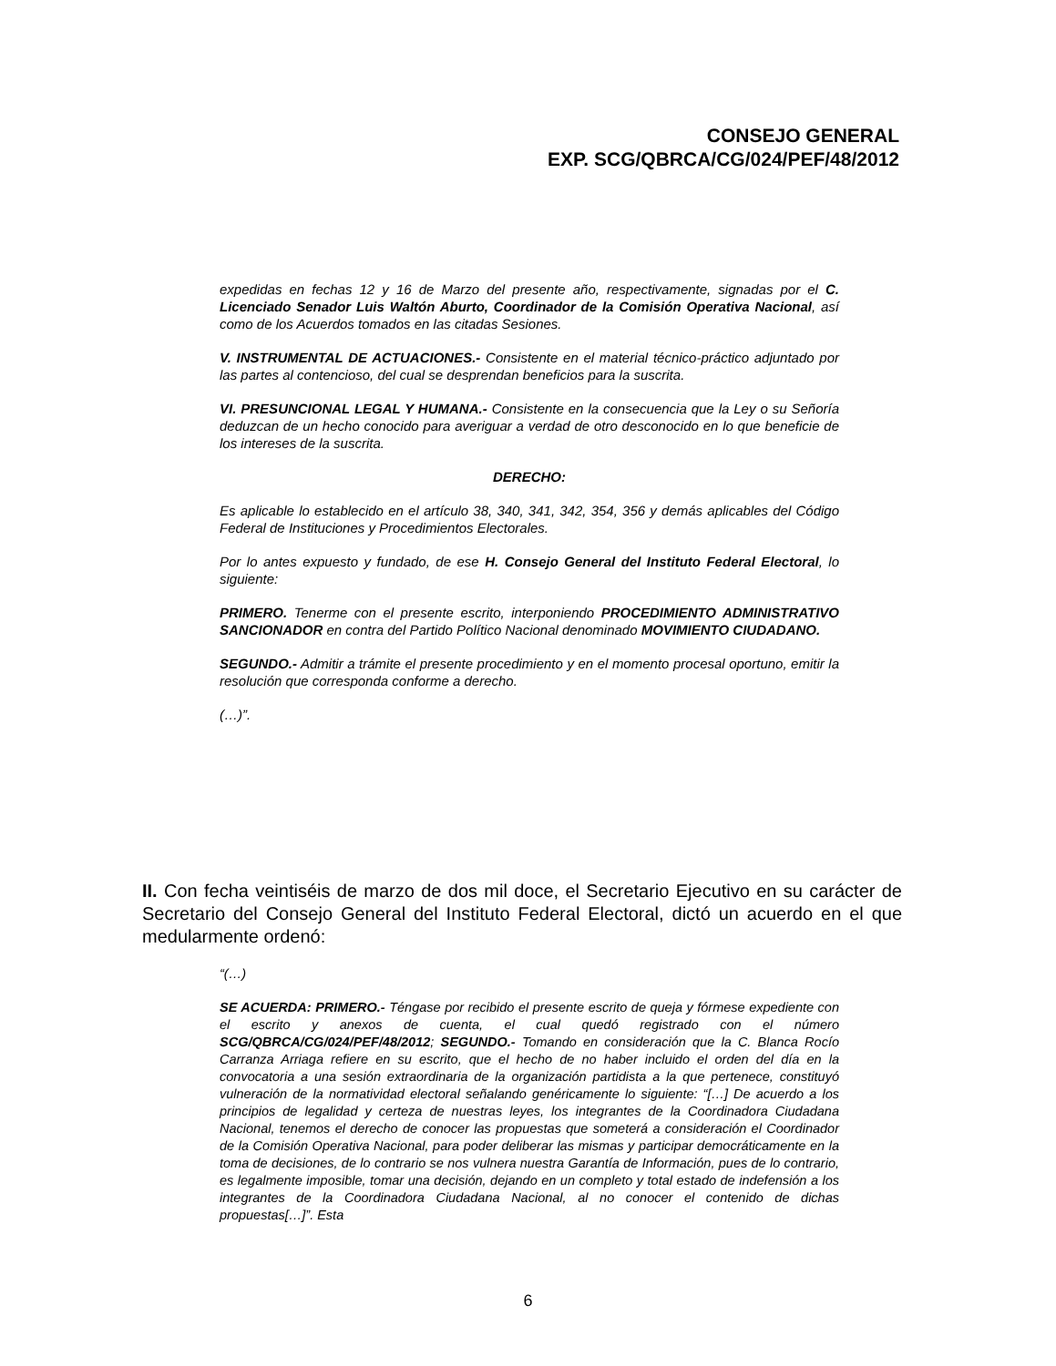CONSEJO GENERAL
EXP. SCG/QBRCA/CG/024/PEF/48/2012
expedidas en fechas 12 y 16 de Marzo del presente año, respectivamente, signadas por el C. Licenciado Senador Luis Waltón Aburto, Coordinador de la Comisión Operativa Nacional, así como de los Acuerdos tomados en las citadas Sesiones.
V. INSTRUMENTAL DE ACTUACIONES.- Consistente en el material técnico-práctico adjuntado por las partes al contencioso, del cual se desprendan beneficios para la suscrita.
VI. PRESUNCIONAL LEGAL Y HUMANA.- Consistente en la consecuencia que la Ley o su Señoría deduzcan de un hecho conocido para averiguar a verdad de otro desconocido en lo que beneficie de los intereses de la suscrita.
DERECHO:
Es aplicable lo establecido en el artículo 38, 340, 341, 342, 354, 356 y demás aplicables del Código Federal de Instituciones y Procedimientos Electorales.
Por lo antes expuesto y fundado, de ese H. Consejo General del Instituto Federal Electoral, lo siguiente:
PRIMERO. Tenerme con el presente escrito, interponiendo PROCEDIMIENTO ADMINISTRATIVO SANCIONADOR en contra del Partido Político Nacional denominado MOVIMIENTO CIUDADANO.
SEGUNDO.- Admitir a trámite el presente procedimiento y en el momento procesal oportuno, emitir la resolución que corresponda conforme a derecho.
(…)”.
II. Con fecha veintiséis de marzo de dos mil doce, el Secretario Ejecutivo en su carácter de Secretario del Consejo General del Instituto Federal Electoral, dictó un acuerdo en el que medularmente ordenó:
“(…)
SE ACUERDA: PRIMERO.- Téngase por recibido el presente escrito de queja y fórmese expediente con el escrito y anexos de cuenta, el cual quedó registrado con el número SCG/QBRCA/CG/024/PEF/48/2012; SEGUNDO.- Tomando en consideración que la C. Blanca Rocío Carranza Arriaga refiere en su escrito, que el hecho de no haber incluido el orden del día en la convocatoria a una sesión extraordinaria de la organización partidista a la que pertenece, constituyó vulneración de la normatividad electoral señalando genéricamente lo siguiente: “[…] De acuerdo a los principios de legalidad y certeza de nuestras leyes, los integrantes de la Coordinadora Ciudadana Nacional, tenemos el derecho de conocer las propuestas que someterá a consideración el Coordinador de la Comisión Operativa Nacional, para poder deliberar las mismas y participar democráticamente en la toma de decisiones, de lo contrario se nos vulnera nuestra Garantía de Información, pues de lo contrario, es legalmente imposible, tomar una decisión, dejando en un completo y total estado de indefensión a los integrantes de la Coordinadora Ciudadana Nacional, al no conocer el contenido de dichas propuestas[…]”. Esta
6